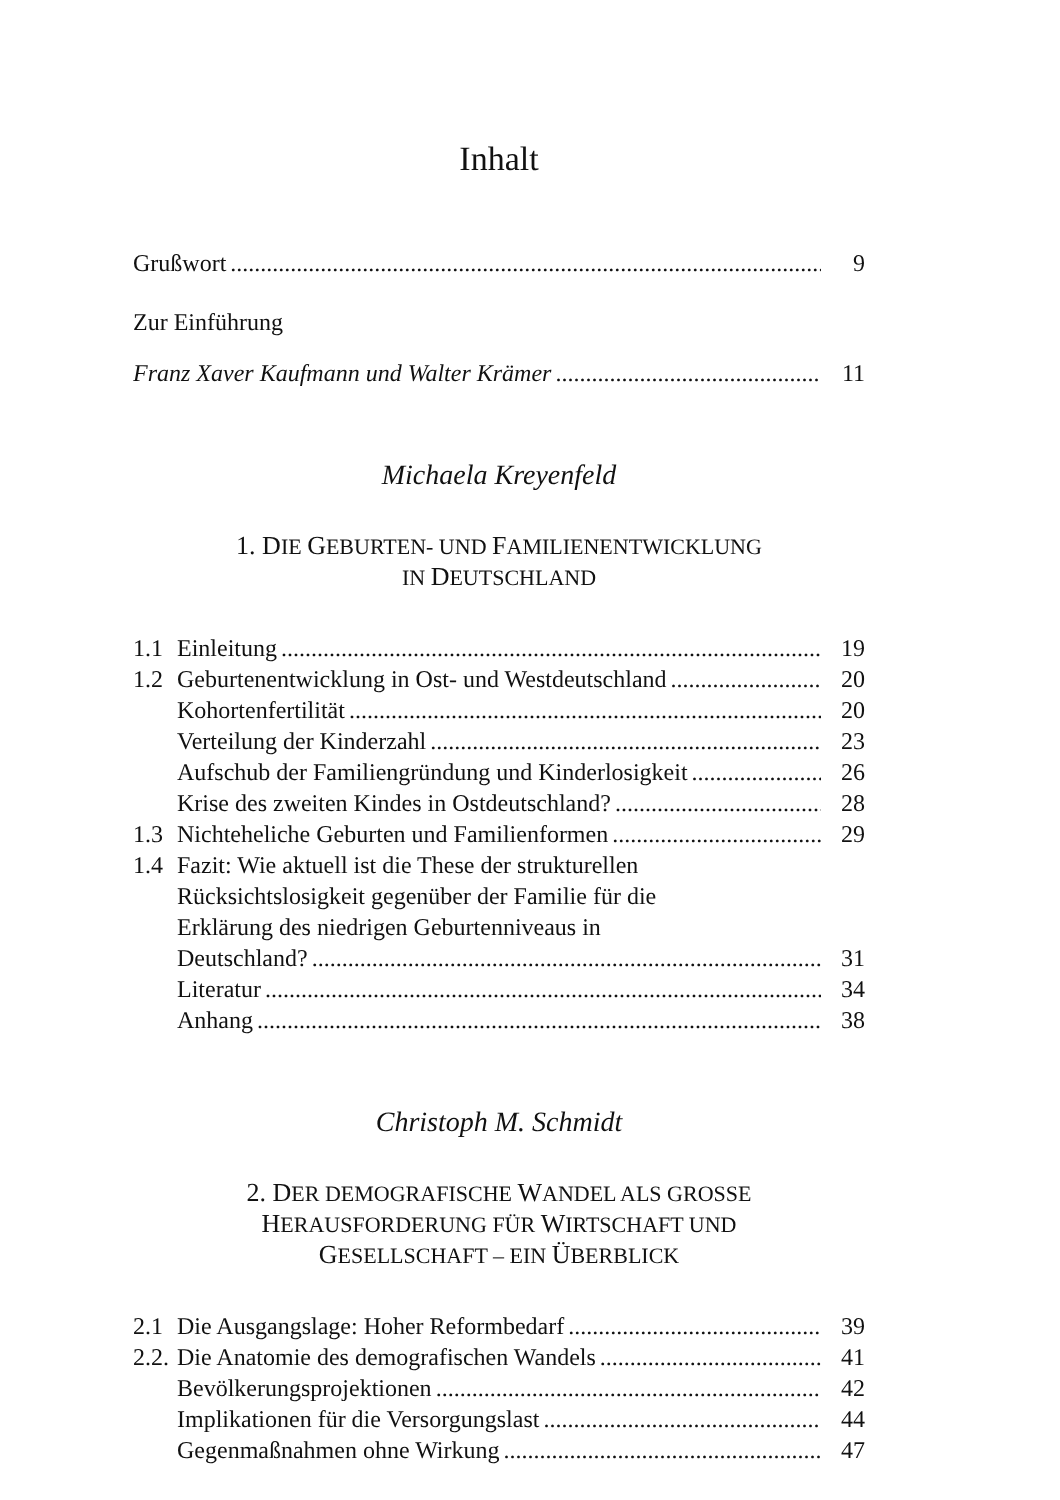Inhalt
Grußwort 9
Zur Einführung
Franz Xaver Kaufmann und Walter Krämer 11
Michaela Kreyenfeld
1. DIE GEBURTEN- UND FAMILIENENTWICKLUNG
IN DEUTSCHLAND
1.1 Einleitung 19
1.2 Geburtenentwicklung in Ost- und Westdeutschland 20
Kohortenfertilität 20
Verteilung der Kinderzahl 23
Aufschub der Familiengründung und Kinderlosigkeit 26
Krise des zweiten Kindes in Ostdeutschland? 28
1.3 Nichteheliche Geburten und Familienformen 29
1.4 Fazit: Wie aktuell ist die These der strukturellen
Rücksichtslosigkeit gegenüber der Familie für die
Erklärung des niedrigen Geburtenniveaus in
Deutschland? 31
Literatur 34
Anhang 38
Christoph M. Schmidt
2. DER DEMOGRAFISCHE WANDEL ALS GROSSE
HERAUSFORDERUNG FÜR WIRTSCHAFT UND
GESELLSCHAFT – EIN ÜBERBLICK
2.1 Die Ausgangslage: Hoher Reformbedarf 39
2.2.
Die Anatomie des demografischen Wandels 41
Bevölkerungsprojektionen 42
Implikationen für die Versorgungslast 44
Gegenmaßnahmen ohne Wirkung 47